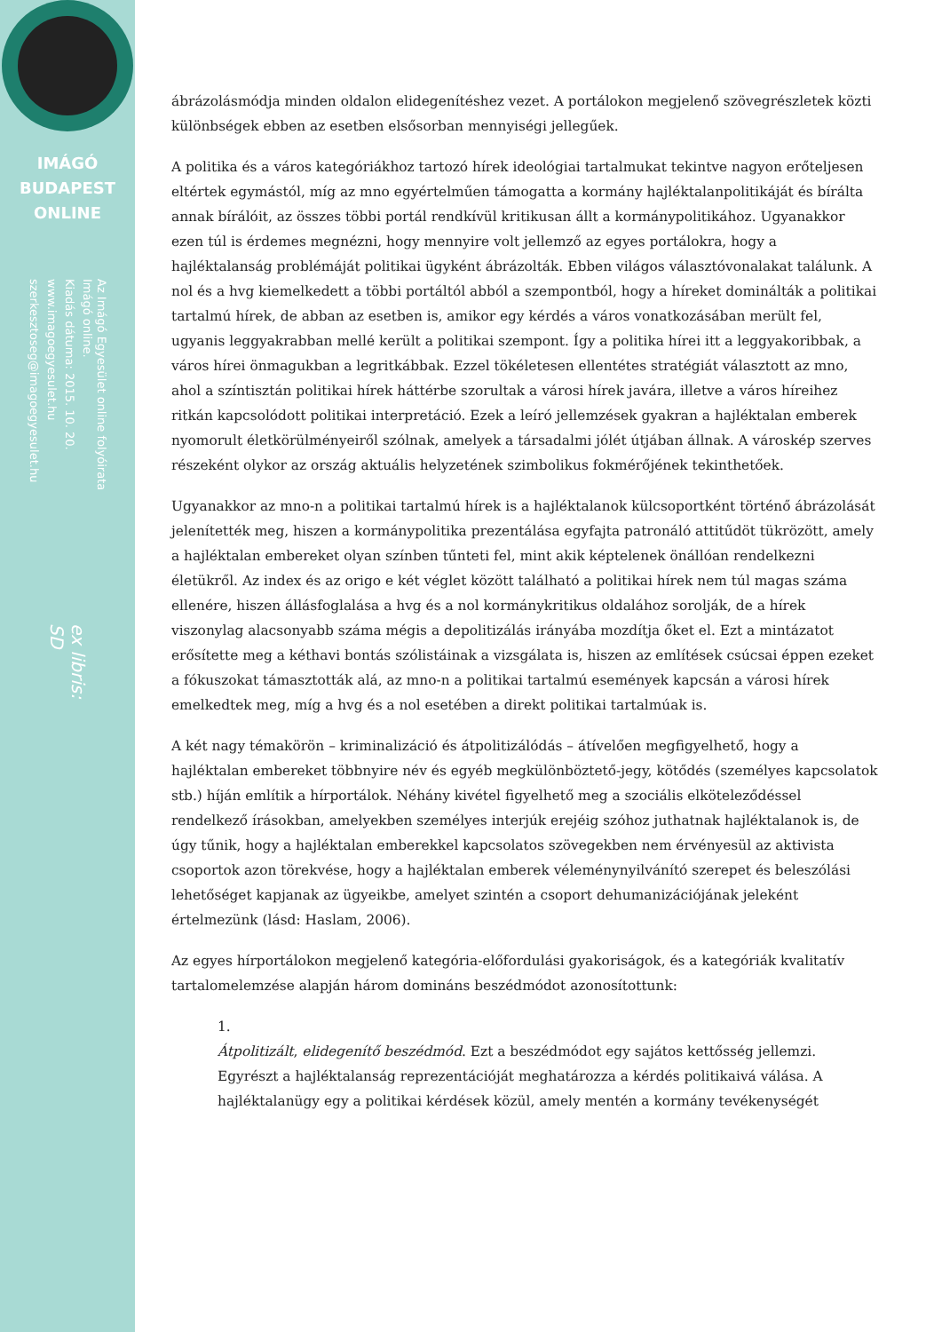IMÁGÓ
BUDAPEST
ONLINE
Az Imágó Egyesület online folyóirata
Imágó online.
Kiadás dátuma: 2015. 10. 20.
www.imagoegyesulet.hu
szerkesztoseg@imagoegyesulet.hu
ex libris:
SD
ábrázolásmódja minden oldalon elidegenítéshez vezet. A portálokon megjelenő szövegrészletek közti különbségek ebben az esetben elsősorban mennyiségi jellegűek.
A politika és a város kategóriákhoz tartozó hírek ideológiai tartalmukat tekintve nagyon erőteljesen eltértek egymástól, míg az mno egyértelműen támogatta a kormány hajléktalanpolitikáját és bírálta annak bírálóit, az összes többi portál rendkívül kritikusan állt a kormánypolitikához. Ugyanakkor ezen túl is érdemes megnézni, hogy mennyire volt jellemző az egyes portálokra, hogy a hajléktalanság problémáját politikai ügyként ábrázolták. Ebben világos választóvonalakat találunk. A nol és a hvg kiemelkedett a többi portáltól abból a szempontból, hogy a híreket dominálták a politikai tartalmú hírek, de abban az esetben is, amikor egy kérdés a város vonatkozásában merült fel, ugyanis leggyakrabban mellé került a politikai szempont. Így a politika hírei itt a leggyakoribbak, a város hírei önmagukban a legritkábbak. Ezzel tökéletesen ellentétes stratégiát választott az mno, ahol a színtisztán politikai hírek háttérbe szorultak a városi hírek javára, illetve a város híreihez ritkán kapcsolódott politikai interpretáció. Ezek a leíró jellemzések gyakran a hajléktalan emberek nyomorult életkörülményeiről szólnak, amelyek a társadalmi jólét útjában állnak. A városkép szerves részeként olykor az ország aktuális helyzetének szimbolikus fokmérőjének tekinthetőek.
Ugyanakkor az mno-n a politikai tartalmú hírek is a hajléktalanok külcsoportként történő ábrázolását jelenítették meg, hiszen a kormánypolitika prezentálása egyfajta patronáló attitűdöt tükrözött, amely a hajléktalan embereket olyan színben tűnteti fel, mint akik képtelenek önállóan rendelkezni életükről. Az index és az origo e két véglet között található a politikai hírek nem túl magas száma ellenére, hiszen állásfoglalása a hvg és a nol kormánykritikus oldalához sorolják, de a hírek viszonylag alacsonyabb száma mégis a depolitizálás irányába mozdítja őket el. Ezt a mintázatot erősítette meg a kéthavi bontás szólistáinak a vizsgálata is, hiszen az említések csúcsai éppen ezeket a fókuszokat támasztották alá, az mno-n a politikai tartalmú események kapcsán a városi hírek emelkedtek meg, míg a hvg és a nol esetében a direkt politikai tartalmúak is.
A két nagy témakörön – kriminalizáció és átpolitizálódás – átívelően megfigyelhető, hogy a hajléktalan embereket többnyire név és egyéb megkülönböztető-jegy, kötődés (személyes kapcsolatok stb.) híján említik a hírportálok. Néhány kivétel figyelhető meg a szociális elköteleződéssel rendelkező írásokban, amelyekben személyes interjúk erejéig szóhoz juthatnak hajléktalanok is, de úgy tűnik, hogy a hajléktalan emberekkel kapcsolatos szövegekben nem érvényesül az aktivista csoportok azon törekvése, hogy a hajléktalan emberek véleménynyilvánító szerepet és beleszólási lehetőséget kapjanak az ügyeikbe, amelyet szintén a csoport dehumanizációjának jeleként értelmezünk (lásd: Haslam, 2006).
Az egyes hírportálokon megjelenő kategória-előfordulási gyakoriságok, és a kategóriák kvalitatív tartalomelemzése alapján három domináns beszédmódot azonosítottunk:
1.
Átpolitizált, elidegenítő beszédmód. Ezt a beszédmódot egy sajátos kettősség jellemzi. Egyrészt a hajléktalanság reprezentációját meghatározza a kérdés politikaivá válása. A hajléktalanügy egy a politikai kérdések közül, amely mentén a kormány tevékenységét